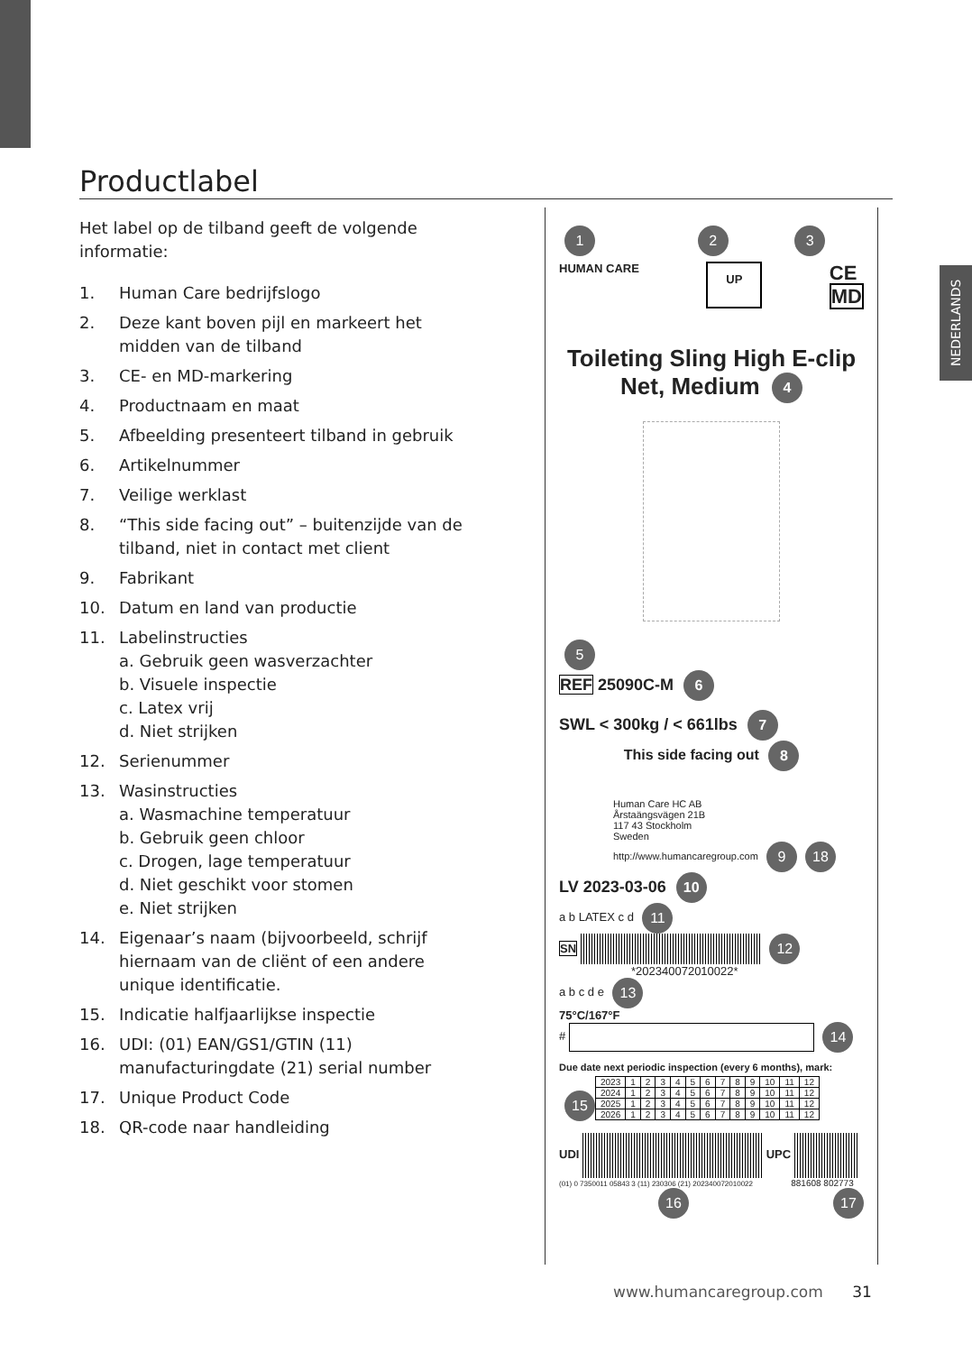NEDERLANDS
Productlabel
Het label op de tilband geeft de volgende informatie:
1. Human Care bedrijfslogo
2. Deze kant boven pijl en markeert het midden van de tilband
3. CE- en MD-markering
4. Productnaam en maat
5. Afbeelding presenteert tilband in gebruik
6. Artikelnummer
7. Veilige werklast
8. “This side facing out” – buitenzijde van de tilband, niet in contact met client
9. Fabrikant
10. Datum en land van productie
11. Labelinstructies
a. Gebruik geen wasverzachter
b. Visuele inspectie
c. Latex vrij
d. Niet strijken
12. Serienummer
13. Wasinstructies
a. Wasmachine temperatuur
b. Gebruik geen chloor
c. Drogen, lage temperatuur
d. Niet geschikt voor stomen
e. Niet strijken
14. Eigenaar’s naam (bijvoorbeeld, schrijf hiernaam van de cliënt of een andere unique identificatie.
15. Indicatie halfjaarlijkse inspectie
16. UDI: (01) EAN/GS1/GTIN (11) manufacturingdate (21) serial number
17. Unique Product Code
18. QR-code naar handleiding
1 2 3
HUMAN CARE UP CE
MD
Toileting Sling High E-clip
Net, Medium 4
5
REF 25090C-M 6
SWL < 300kg / < 661lbs 7
This side facing out 8
Human Care HC AB
Årstaängsvägen 21B
117 43 Stockholm
Sweden
http://www.humancaregroup.com 9 18
LV 2023-03-06 10
a b LATEX c d 11
SN 12
*202340072010022*
a b c d e 13
75°C/167°F
# 14
Due date next periodic inspection (every 6 months), mark:
15
| 2023 | 1 | 2 | 3 | 4 | 5 | 6 | 7 | 8 | 9 | 10 | 11 | 12 |
| 2024 | 1 | 2 | 3 | 4 | 5 | 6 | 7 | 8 | 9 | 10 | 11 | 12 |
| 2025 | 1 | 2 | 3 | 4 | 5 | 6 | 7 | 8 | 9 | 10 | 11 | 12 |
| 2026 | 1 | 2 | 3 | 4 | 5 | 6 | 7 | 8 | 9 | 10 | 11 | 12 |
UDI UPC
(01) 0 7350011 05843 3 (11) 230306 (21) 202340072010022 881608 802773
16 17
www.humancaregroup.com 31